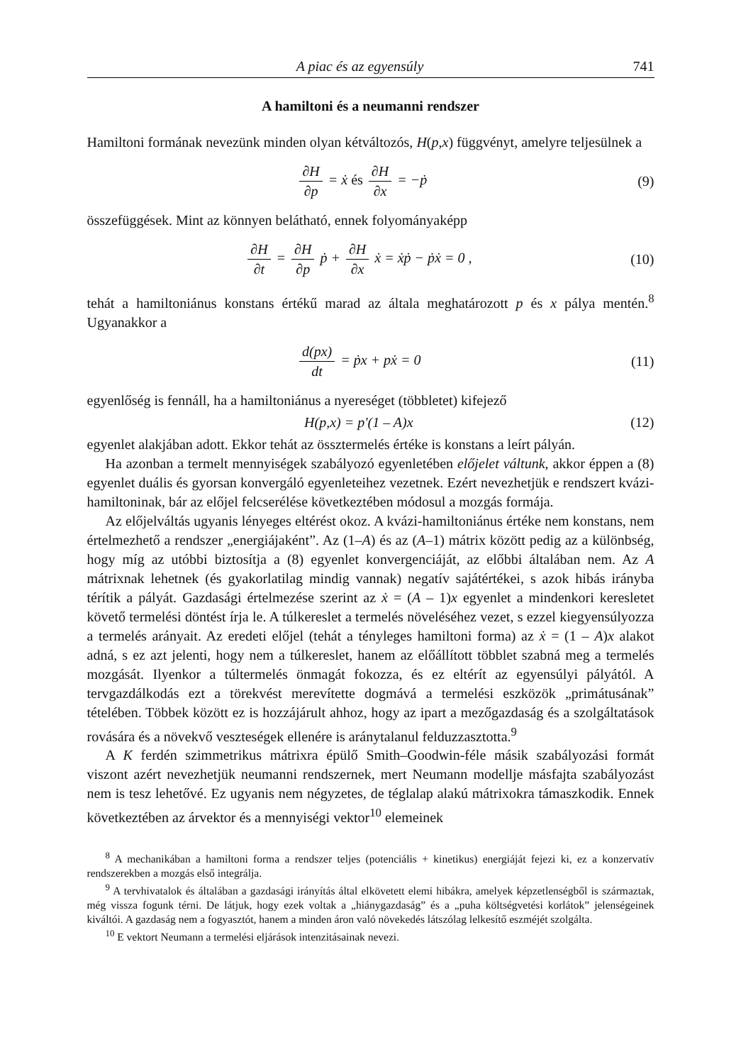A piac és az egyensúly 741
A hamiltoni és a neumanni rendszer
Hamiltoni formának nevezünk minden olyan kétváltozós, H(p,x) függvényt, amelyre teljesülnek a
∂H ∂p = ẋ és ∂H ∂x = −ṗ (9)
összefüggések. Mint az könnyen belátható, ennek folyományaképp
∂H ∂t = ∂H ∂p ṗ + ∂H ∂x ẋ = ẋṗ − ṗẋ = 0 ,
(10)
tehát a hamiltoniánus konstans értékű marad az általa meghatározott p és x pálya mentén.<sup>8</sup> Ugyanakkor a
d(px) dt = ṗx + pẋ = 0 (11)
egyenlőség is fennáll, ha a hamiltoniánus a nyereséget (többletet) kifejező
H(p,x) = p'(1 – A)x (12)
egyenlet alakjában adott. Ekkor tehát az össztermelés értéke is konstans a leírt pályán.
Ha azonban a termelt mennyiségek szabályozó egyenletében előjelet váltunk, akkor éppen a (8) egyenlet duális és gyorsan konvergáló egyenleteihez vezetnek. Ezért nevezhetjük e rendszert kvázi-hamiltoninak, bár az előjel felcserélése következtében módosul a mozgás formája.
Az előjelváltás ugyanis lényeges eltérést okoz. A kvázi-hamiltoniánus értéke nem konstans, nem értelmezhető a rendszer „energiájaként”. Az (1–A) és az (A–1) mátrix között pedig az a különbség, hogy míg az utóbbi biztosítja a (8) egyenlet konvergenciáját, az előbbi általában nem. Az A mátrixnak lehetnek (és gyakorlatilag mindig vannak) negatív sajátértékei, s azok hibás irányba térítik a pályát. Gazdasági értelmezése szerint az ẋ = (A – 1)x egyenlet a mindenkori keresletet követő termelési döntést írja le. A túlkereslet a termelés növeléséhez vezet, s ezzel kiegyensúlyozza a termelés arányait. Az eredeti előjel (tehát a tényleges hamiltoni forma) az ẋ = (1 – A)x alakot adná, s ez azt jelenti, hogy nem a túlkereslet, hanem az előállított többlet szabná meg a termelés mozgását. Ilyenkor a túltermelés önmagát fokozza, és ez eltérít az egyensúlyi pályától. A tervgazdálkodás ezt a törekvést merevítette dogmává a termelési eszközök „primátusának” tételében. Többek között ez is hozzájárult ahhoz, hogy az ipart a mezőgazdaság és a szolgáltatások rovására és a növekvő veszteségek ellenére is aránytalanul felduzzasztotta.<sup>9</sup>
A K ferdén szimmetrikus mátrixra épülő Smith–Goodwin-féle másik szabályozási formát viszont azért nevezhetjük neumanni rendszernek, mert Neumann modellje másfajta szabályozást nem is tesz lehetővé. Ez ugyanis nem négyzetes, de téglalap alakú mátrixokra támaszkodik. Ennek következtében az árvektor és a mennyiségi vektor<sup>10</sup> elemeinek
<sup>8</sup> A mechanikában a hamiltoni forma a rendszer teljes (potenciális + kinetikus) energiáját fejezi ki, ez a konzervatív rendszerekben a mozgás első integrálja.
<sup>9</sup> A tervhivatalok és általában a gazdasági irányítás által elkövetett elemi hibákra, amelyek képzetlenségből is származtak, még vissza fogunk térni. De látjuk, hogy ezek voltak a „hiánygazdaság” és a „puha költségvetési korlátok” jelenségeinek kiváltói. A gazdaság nem a fogyasztót, hanem a minden áron való növekedés látszólag lelkesítő eszméjét szolgálta.
<sup>10</sup> E vektort Neumann a termelési eljárások intenzitásainak nevezi.